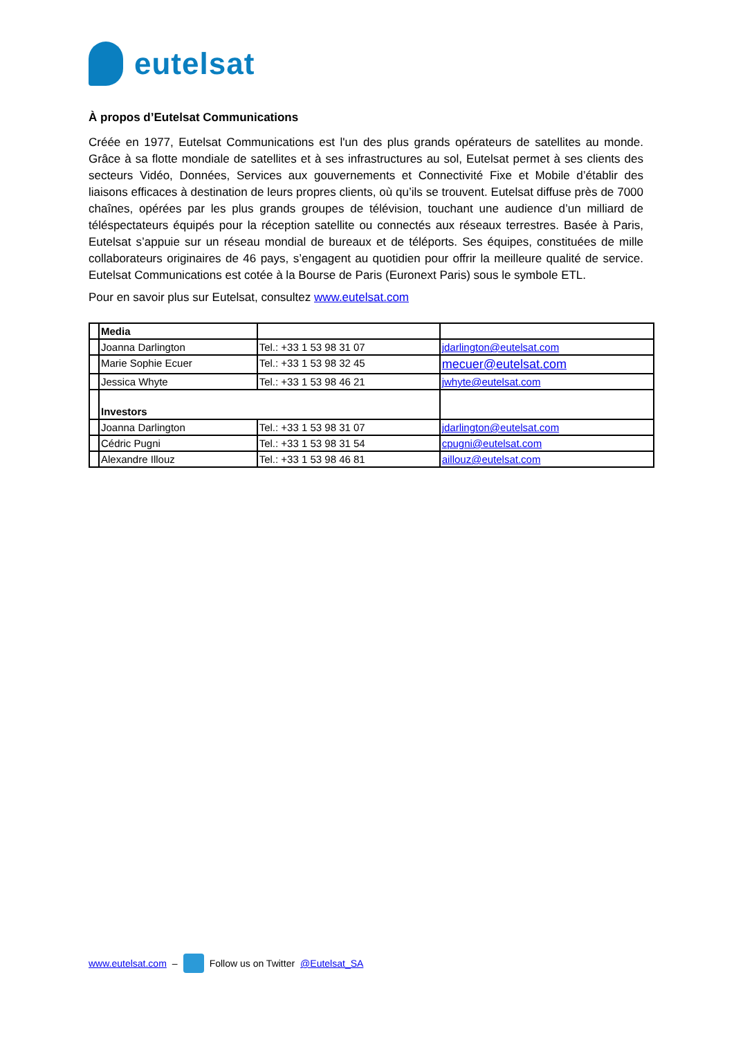eutelsat
À propos d’Eutelsat Communications
Créée en 1977, Eutelsat Communications est l'un des plus grands opérateurs de satellites au monde. Grâce à sa flotte mondiale de satellites et à ses infrastructures au sol, Eutelsat permet à ses clients des secteurs Vidéo, Données, Services aux gouvernements et Connectivité Fixe et Mobile d’établir des liaisons efficaces à destination de leurs propres clients, où qu’ils se trouvent. Eutelsat diffuse près de 7000 chaînes, opérées par les plus grands groupes de télévision, touchant une audience d’un milliard de téléspectateurs équipés pour la réception satellite ou connectés aux réseaux terrestres. Basée à Paris, Eutelsat s’appuie sur un réseau mondial de bureaux et de téléports. Ses équipes, constituées de mille collaborateurs originaires de 46 pays, s’engagent au quotidien pour offrir la meilleure qualité de service. Eutelsat Communications est cotée à la Bourse de Paris (Euronext Paris) sous le symbole ETL.
Pour en savoir plus sur Eutelsat, consultez www.eutelsat.com
| | Media | | |
| | Joanna Darlington | Tel.: +33 1 53 98 31 07 | jdarlington@eutelsat.com |
| | Marie Sophie Ecuer | Tel.: +33 1 53 98 32 45 | mecuer@eutelsat.com |
| | Jessica Whyte | Tel.: +33 1 53 98 46 21 | jwhyte@eutelsat.com |
| | Investors | | |
| | Joanna Darlington | Tel.: +33 1 53 98 31 07 | jdarlington@eutelsat.com |
| | Cédric Pugni | Tel.: +33 1 53 98 31 54 | cpugni@eutelsat.com |
| | Alexandre Illouz | Tel.: +33 1 53 98 46 81 | aillouz@eutelsat.com |
www.eutelsat.com –
Follow us on Twitter @Eutelsat_SA